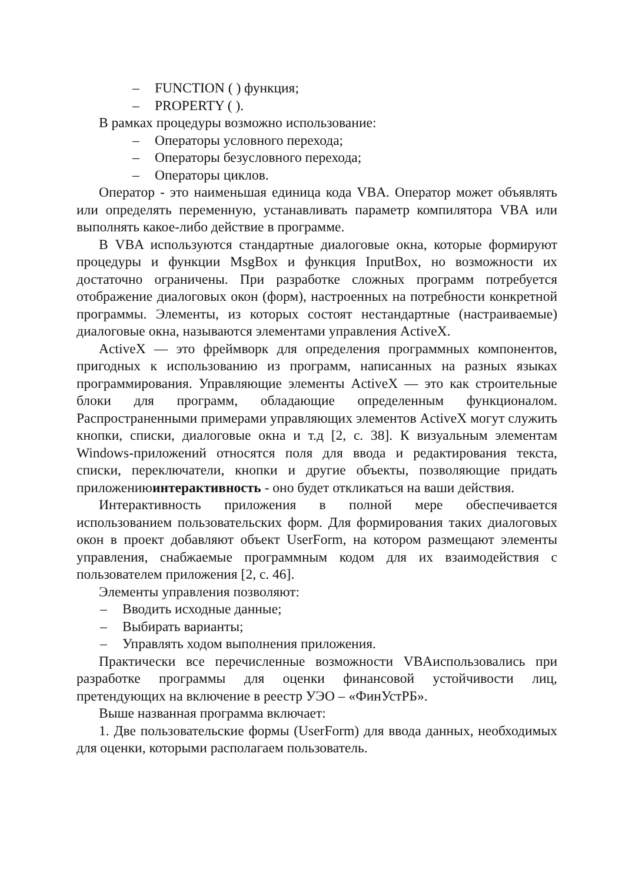– FUNCTION ( ) функция;
– PROPERTY ( ).
В рамках процедуры возможно использование:
– Операторы условного перехода;
– Операторы безусловного перехода;
– Операторы циклов.
Оператор - это наименьшая единица кода VBA. Оператор может объявлять или определять переменную, устанавливать параметр компилятора VBA или выполнять какое-либо действие в программе.
В VBA используются стандартные диалоговые окна, которые формируют процедуры и функции MsgBox и функция InputBox, но возможности их достаточно ограничены. При разработке сложных программ потребуется отображение диалоговых окон (форм), настроенных на потребности конкретной программы. Элементы, из которых состоят нестандартные (настраиваемые) диалоговые окна, называются элементами управления ActiveX.
ActiveX — это фреймворк для определения программных компонентов, пригодных к использованию из программ, написанных на разных языках программирования. Управляющие элементы ActiveX — это как строительные блоки для программ, обладающие определенным функционалом. Распространенными примерами управляющих элементов ActiveX могут служить кнопки, списки, диалоговые окна и т.д [2, с. 38]. К визуальным элементам Windows-приложений относятся поля для ввода и редактирования текста, списки, переключатели, кнопки и другие объекты, позволяющие придать приложениюинтерактивность - оно будет откликаться на ваши действия.
Интерактивность приложения в полной мере обеспечивается использованием пользовательских форм. Для формирования таких диалоговых окон в проект добавляют объект UserForm, на котором размещают элементы управления, снабжаемые программным кодом для их взаимодействия с пользователем приложения [2, с. 46].
Элементы управления позволяют:
– Вводить исходные данные;
– Выбирать варианты;
– Управлять ходом выполнения приложения.
Практически все перечисленные возможности VBAиспользовались при разработке программы для оценки финансовой устойчивости лиц, претендующих на включение в реестр УЭО – «ФинУстРБ».
Выше названная программа включает:
1. Две пользовательские формы (UserForm) для ввода данных, необходимых для оценки, которыми располагаем пользователь.